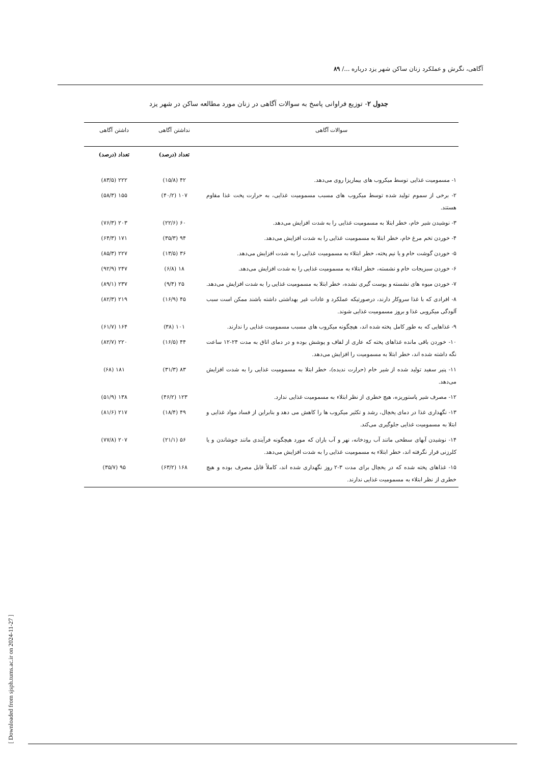آگاهی، نگرش و عملکرد زنان ساکن شهر یزد درباره .../ ۸۹
جدول ۲- توزیع فراوانی پاسخ به سوالات آگاهی در زنان مورد مطالعه ساکن در شهر یزد
| سوالات آگاهی | نداشتن آگاهی | داشتن آگاهی |
| --- | --- | --- |
| | تعداد (درصد) | تعداد (درصد) |
| ۱- مسمومیت غذایی توسط میکروب های بیماریزا روی می‌دهد. | ۴۲ (۱۵/۸) | ۲۲۲ (۸۳/۵) |
| ۲- برخی از سموم تولید شده توسط میکروب های مسبب مسمومیت غذایی، به حرارت پخت غذا مقاوم هستند. | ۱۰۷ (۴۰/۲) | ۱۵۵ (۵۸/۳) |
| ۳- نوشیدن شیر خام، خطر ابتلا به مسمومیت غذایی را به شدت افزایش می‌دهد. | ۶۰ (۲۲/۶) | ۲۰۳ (۷۶/۳) |
| ۴- خوردن تخم مرغ خام، خطر ابتلا به مسمومیت غذایی را به شدت افزایش می‌دهد. | ۹۴ (۳۵/۳) | ۱۷۱ (۶۴/۳) |
| ۵- خوردن گوشت خام و یا نیم پخته، خطر ابتلاء به مسمومیت غذایی را به شدت افزایش می‌دهد. | ۳۶ (۱۳/۵) | ۲۲۷ (۸۵/۳) |
| ۶- خوردن سبزیجات خام و نشسته، خطر ابتلاء به مسمومیت غذایی را به شدت افزایش می‌دهد. | ۱۸ (۶/۸) | ۲۴۷ (۹۲/۹) |
| ۷- خوردن میوه های نشسته و پوست گیری نشده، خطر ابتلا به مسمومیت غذایی را به شدت افزایش می‌دهد. | ۲۵ (۹/۴) | ۲۳۷ (۸۹/۱) |
| ۸- افرادی که با غذا سروکار دارند، درصورتیکه عملکرد و عادات غیر بهداشتی داشته باشند ممکن است سبب آلودگی میکروبی غذا و بروز مسمومیت غذایی شوند. | ۴۵ (۱۶/۹) | ۲۱۹ (۸۲/۳) |
| ۹- غذاهایی که به طور کامل پخته شده اند، هیچگونه میکروب های مسبب مسمومیت غذایی را ندارند. | ۱۰۱ (۳۸) | ۱۶۴ (۶۱/۷) |
| ۱۰- خوردن باقی مانده غذاهای پخته که عاری از لفاف و پوشش بوده و در دمای اتاق به مدت ۲۴-۱۲ ساعت نگه داشته شده اند، خطر ابتلا به مسمومیت را افزایش می‌دهد. | ۴۴ (۱۶/۵) | ۲۲۰ (۸۲/۷) |
| ۱۱- پنیر سفید تولید شده از شیر خام (حرارت ندیده)، خطر ابتلا به مسمومیت غذایی را به شدت افزایش می‌دهد. | ۸۳ (۳۱/۳) | ۱۸۱ (۶۸) |
| ۱۲- مصرف شیر پاستوریزه، هیچ خطری از نظر ابتلاء به مسمومیت غذایی ندارد. | ۱۲۳ (۴۶/۲) | ۱۳۸ (۵۱/۹) |
| ۱۳- نگهداری غذا در دمای یخچال، رشد و تکثیر میکروب ها را کاهش می دهد و بنابراین از فساد مواد غذایی و ابتلا به مسمومیت غذایی جلوگیری می‌کند. | ۴۹ (۱۸/۴) | ۲۱۷ (۸۱/۶) |
| ۱۴- نوشیدن آبهای سطحی مانند آب رودخانه، نهر و آب باران که مورد هیچگونه فرآیندی مانند جوشاندن و یا کلرزنی قرار نگرفته اند، خطر ابتلاء به مسمومیت غذایی را به شدت افزایش می‌دهد. | ۵۶ (۲۱/۱) | ۲۰۷ (۷۷/۸) |
| ۱۵- غذاهای پخته شده که در یخچال برای مدت ۳-۲ روز نگهداری شده اند، کاملاً قابل مصرف بوده و هیچ خطری از نظر ابتلاء به مسمومیت غذایی ندارند. | ۱۶۸ (۶۳/۲) | ۹۵ (۳۵/۷) |
[ Downloaded from sjsph.tums.ac.ir on 2024-11-27 ]